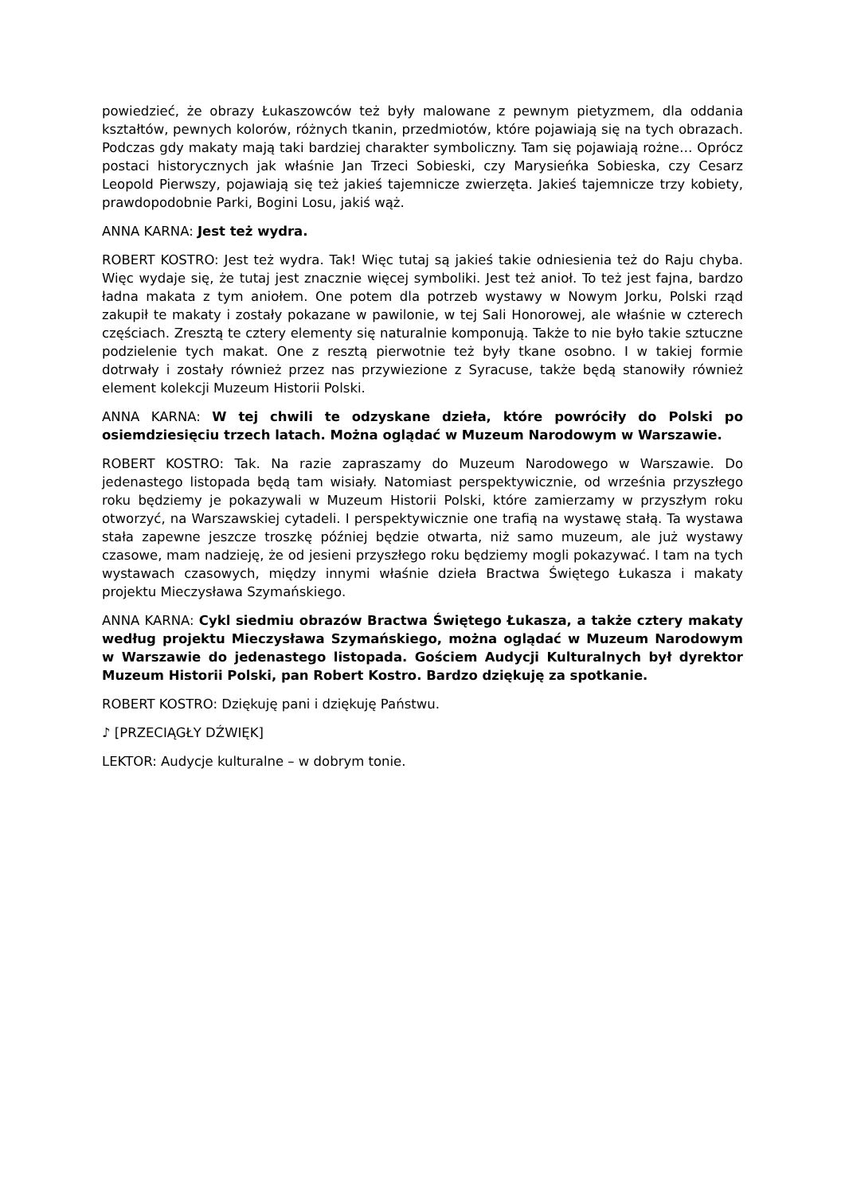powiedzieć, że obrazy Łukaszowców też były malowane z pewnym pietyzmem, dla oddania kształtów, pewnych kolorów, różnych tkanin, przedmiotów, które pojawiają się na tych obrazach. Podczas gdy makaty mają taki bardziej charakter symboliczny. Tam się pojawiają rożne… Oprócz postaci historycznych jak właśnie Jan Trzeci Sobieski, czy Marysieńka Sobieska, czy Cesarz Leopold Pierwszy, pojawiają się też jakieś tajemnicze zwierzęta. Jakieś tajemnicze trzy kobiety, prawdopodobnie Parki, Bogini Losu, jakiś wąż.
ANNA KARNA: Jest też wydra.
ROBERT KOSTRO: Jest też wydra. Tak! Więc tutaj są jakieś takie odniesienia też do Raju chyba. Więc wydaje się, że tutaj jest znacznie więcej symboliki. Jest też anioł. To też jest fajna, bardzo ładna makata z tym aniołem. One potem dla potrzeb wystawy w Nowym Jorku, Polski rząd zakupił te makaty i zostały pokazane w pawilonie, w tej Sali Honorowej, ale właśnie w czterech częściach. Zresztą te cztery elementy się naturalnie komponują. Także to nie było takie sztuczne podzielenie tych makat. One z resztą pierwotnie też były tkane osobno. I w takiej formie dotrwały i zostały również przez nas przywiezione z Syracuse, także będą stanowiły również element kolekcji Muzeum Historii Polski.
ANNA KARNA: W tej chwili te odzyskane dzieła, które powróciły do Polski po osiemdziesięciu trzech latach. Można oglądać w Muzeum Narodowym w Warszawie.
ROBERT KOSTRO: Tak. Na razie zapraszamy do Muzeum Narodowego w Warszawie. Do jedenastego listopada będą tam wisiały. Natomiast perspektywicznie, od września przyszłego roku będziemy je pokazywali w Muzeum Historii Polski, które zamierzamy w przyszłym roku otworzyć, na Warszawskiej cytadeli. I perspektywicznie one trafią na wystawę stałą. Ta wystawa stała zapewne jeszcze troszkę później będzie otwarta, niż samo muzeum, ale już wystawy czasowe, mam nadzieję, że od jesieni przyszłego roku będziemy mogli pokazywać. I tam na tych wystawach czasowych, między innymi właśnie dzieła Bractwa Świętego Łukasza i makaty projektu Mieczysława Szymańskiego.
ANNA KARNA: Cykl siedmiu obrazów Bractwa Świętego Łukasza, a także cztery makaty według projektu Mieczysława Szymańskiego, można oglądać w Muzeum Narodowym w Warszawie do jedenastego listopada. Gościem Audycji Kulturalnych był dyrektor Muzeum Historii Polski, pan Robert Kostro. Bardzo dziękuję za spotkanie.
ROBERT KOSTRO: Dziękuję pani i dziękuję Państwu.
♪ [PRZECIĄGŁY DŹWIĘK]
LEKTOR: Audycje kulturalne – w dobrym tonie.